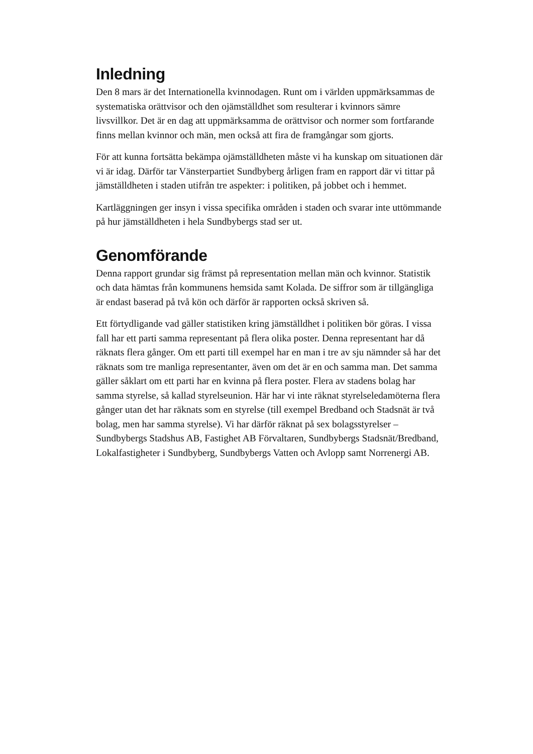Inledning
Den 8 mars är det Internationella kvinnodagen. Runt om i världen uppmärksammas de systematiska orättvisor och den ojämställdhet som resulterar i kvinnors sämre livsvillkor. Det är en dag att uppmärksamma de orättvisor och normer som fortfarande finns mellan kvinnor och män, men också att fira de framgångar som gjorts.
För att kunna fortsätta bekämpa ojämställdheten måste vi ha kunskap om situationen där vi är idag. Därför tar Vänsterpartiet Sundbyberg årligen fram en rapport där vi tittar på jämställdheten i staden utifrån tre aspekter: i politiken, på jobbet och i hemmet.
Kartläggningen ger insyn i vissa specifika områden i staden och svarar inte uttömmande på hur jämställdheten i hela Sundbybergs stad ser ut.
Genomförande
Denna rapport grundar sig främst på representation mellan män och kvinnor. Statistik och data hämtas från kommunens hemsida samt Kolada. De siffror som är tillgängliga är endast baserad på två kön och därför är rapporten också skriven så.
Ett förtydligande vad gäller statistiken kring jämställdhet i politiken bör göras. I vissa fall har ett parti samma representant på flera olika poster. Denna representant har då räknats flera gånger. Om ett parti till exempel har en man i tre av sju nämnder så har det räknats som tre manliga representanter, även om det är en och samma man. Det samma gäller såklart om ett parti har en kvinna på flera poster. Flera av stadens bolag har samma styrelse, så kallad styrelseunion. Här har vi inte räknat styrelseledamöterna flera gånger utan det har räknats som en styrelse (till exempel Bredband och Stadsnät är två bolag, men har samma styrelse). Vi har därför räknat på sex bolagsstyrelser – Sundbybergs Stadshus AB, Fastighet AB Förvaltaren, Sundbybergs Stadsnät/Bredband, Lokalfastigheter i Sundbyberg, Sundbybergs Vatten och Avlopp samt Norrenergi AB.